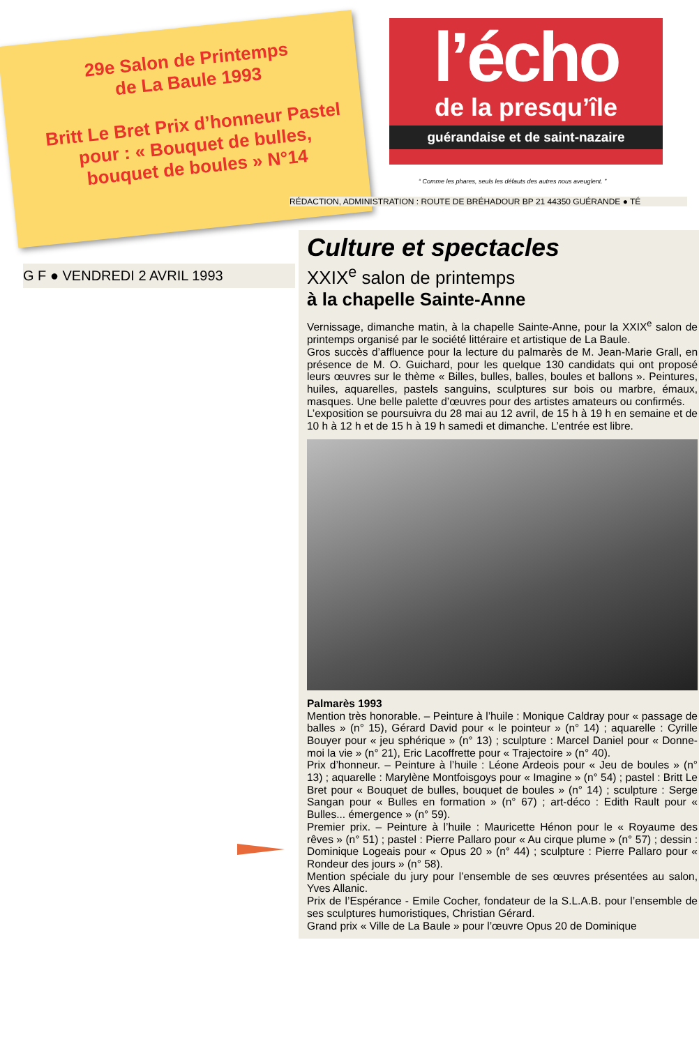29e Salon de Printemps
de La Baule 1993
Britt Le Bret Prix d’honneur Pastel
pour : « Bouquet de bulles,
bouquet de boules » N°14
l’écho
de la presqu’île
guérandaise et de saint-nazaire
“ Comme les phares, seuls les défauts des autres nous aveuglent. ”
RÉDACTION, ADMINISTRATION : ROUTE DE BRÉHADOUR BP 21 44350 GUÉRANDE ● TÉ
G F ● VENDREDI 2 AVRIL 1993
Culture et spectacles
XXIX<sup>e</sup> salon de printemps
à la chapelle Sainte-Anne
Vernissage, dimanche matin, à la chapelle Sainte-Anne, pour la XXIX<sup>e</sup> salon de printemps organisé par le société littéraire et artistique de La Baule.
Gros succès d’affluence pour la lecture du palmarès de M. Jean-Marie Grall, en présence de M. O. Guichard, pour les quelque 130 candidats qui ont proposé leurs œuvres sur le thème « Billes, bulles, balles, boules et ballons ». Peintures, huiles, aquarelles, pastels sanguins, sculptures sur bois ou marbre, émaux, masques. Une belle palette d’œuvres pour des artistes amateurs ou confirmés.
L’exposition se poursuivra du 28 mai au 12 avril, de 15 h à 19 h en semaine et de 10 h à 12 h et de 15 h à 19 h samedi et dimanche. L’entrée est libre.
Palmarès 1993
Mention très honorable. – Peinture à l’huile : Monique Caldray pour « passage de balles » (n° 15), Gérard David pour « le pointeur » (n° 14) ; aquarelle : Cyrille Bouyer pour « jeu sphérique » (n° 13) ; sculpture : Marcel Daniel pour « Donne-moi la vie » (n° 21), Eric Lacoffrette pour « Trajectoire » (n° 40).
Prix d’honneur. – Peinture à l’huile : Léone Ardeois pour « Jeu de boules » (n° 13) ; aquarelle : Marylène Montfoisgoys pour « Imagine » (n° 54) ; pastel : Britt Le Bret pour « Bouquet de bulles, bouquet de boules » (n° 14) ; sculpture : Serge Sangan pour « Bulles en formation » (n° 67) ; art-déco : Edith Rault pour « Bulles... émergence » (n° 59).
Premier prix. – Peinture à l’huile : Mauricette Hénon pour le « Royaume des rêves » (n° 51) ; pastel : Pierre Pallaro pour « Au cirque plume » (n° 57) ; dessin : Dominique Logeais pour « Opus 20 » (n° 44) ; sculpture : Pierre Pallaro pour « Rondeur des jours » (n° 58).
Mention spéciale du jury pour l’ensemble de ses œuvres présentées au salon, Yves Allanic.
Prix de l’Espérance - Emile Cocher, fondateur de la S.L.A.B. pour l’ensemble de ses sculptures humoristiques, Christian Gérard.
Grand prix « Ville de La Baule » pour l’œuvre Opus 20 de Dominique